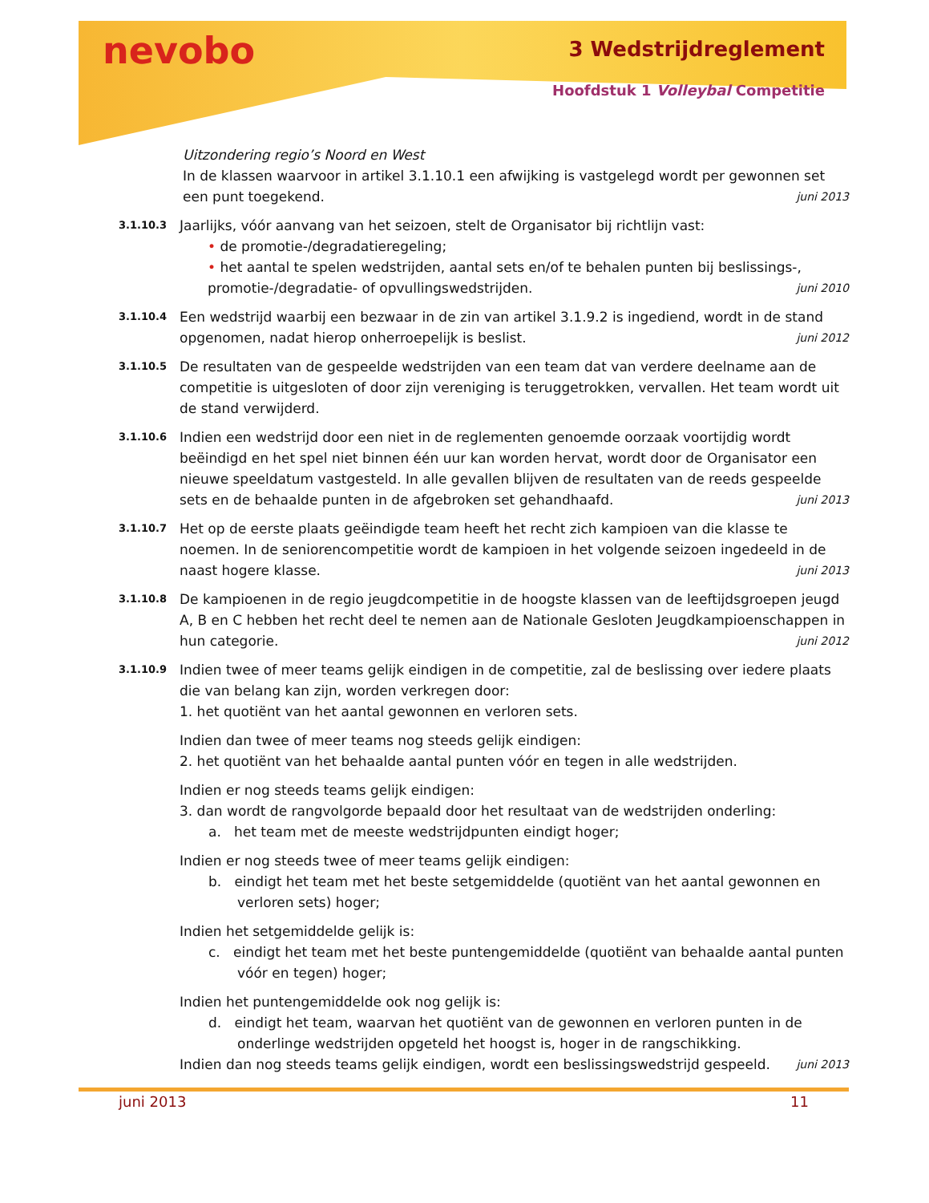nevobo 3 Wedstrijdreglement
Hoofdstuk 1 Volleybal Competitie
Uitzondering regio’s Noord en West
In de klassen waarvoor in artikel 3.1.10.1 een afwijking is vastgelegd wordt per gewonnen set een punt toegekend. juni 2013
3.1.10.3
Jaarlijks, vóór aanvang van het seizoen, stelt de Organisator bij richtlijn vast:
• de promotie-/degradatieregeling;
• het aantal te spelen wedstrijden, aantal sets en/of te behalen punten bij beslissings-, promotie-/degradatie- of opvullingswedstrijden. juni 2010
3.1.10.4
Een wedstrijd waarbij een bezwaar in de zin van artikel 3.1.9.2 is ingediend, wordt in de stand opgenomen, nadat hierop onherroepelijk is beslist. juni 2012
3.1.10.5
De resultaten van de gespeelde wedstrijden van een team dat van verdere deelname aan de competitie is uitgesloten of door zijn vereniging is teruggetrokken, vervallen. Het team wordt uit de stand verwijderd.
3.1.10.6
Indien een wedstrijd door een niet in de reglementen genoemde oorzaak voortijdig wordt beëindigd en het spel niet binnen één uur kan worden hervat, wordt door de Organisator een nieuwe speeldatum vastgesteld. In alle gevallen blijven de resultaten van de reeds gespeelde sets en de behaalde punten in de afgebroken set gehandhaafd. juni 2013
3.1.10.7
Het op de eerste plaats geëindigde team heeft het recht zich kampioen van die klasse te noemen. In de seniorencompetitie wordt de kampioen in het volgende seizoen ingedeeld in de naast hogere klasse. juni 2013
3.1.10.8
De kampioenen in de regio jeugdcompetitie in de hoogste klassen van de leeftijdsgroepen jeugd A, B en C hebben het recht deel te nemen aan de Nationale Gesloten Jeugdkampioenschappen in hun categorie. juni 2012
3.1.10.9
Indien twee of meer teams gelijk eindigen in de competitie, zal de beslissing over iedere plaats die van belang kan zijn, worden verkregen door:
1. het quotiënt van het aantal gewonnen en verloren sets.
Indien dan twee of meer teams nog steeds gelijk eindigen:
2. het quotiënt van het behaalde aantal punten vóór en tegen in alle wedstrijden.
Indien er nog steeds teams gelijk eindigen:
3. dan wordt de rangvolgorde bepaald door het resultaat van de wedstrijden onderling:
a. het team met de meeste wedstrijdpunten eindigt hoger;
Indien er nog steeds twee of meer teams gelijk eindigen:
b. eindigt het team met het beste setgemiddelde (quotiënt van het aantal gewonnen en verloren sets) hoger;
Indien het setgemiddelde gelijk is:
c. eindigt het team met het beste puntengemiddelde (quotiënt van behaalde aantal punten vóór en tegen) hoger;
Indien het puntengemiddelde ook nog gelijk is:
d. eindigt het team, waarvan het quotiënt van de gewonnen en verloren punten in de onderlinge wedstrijden opgeteld het hoogst is, hoger in de rangschikking.
Indien dan nog steeds teams gelijk eindigen, wordt een beslissingswedstrijd gespeeld. juni 2013
juni 2013 11